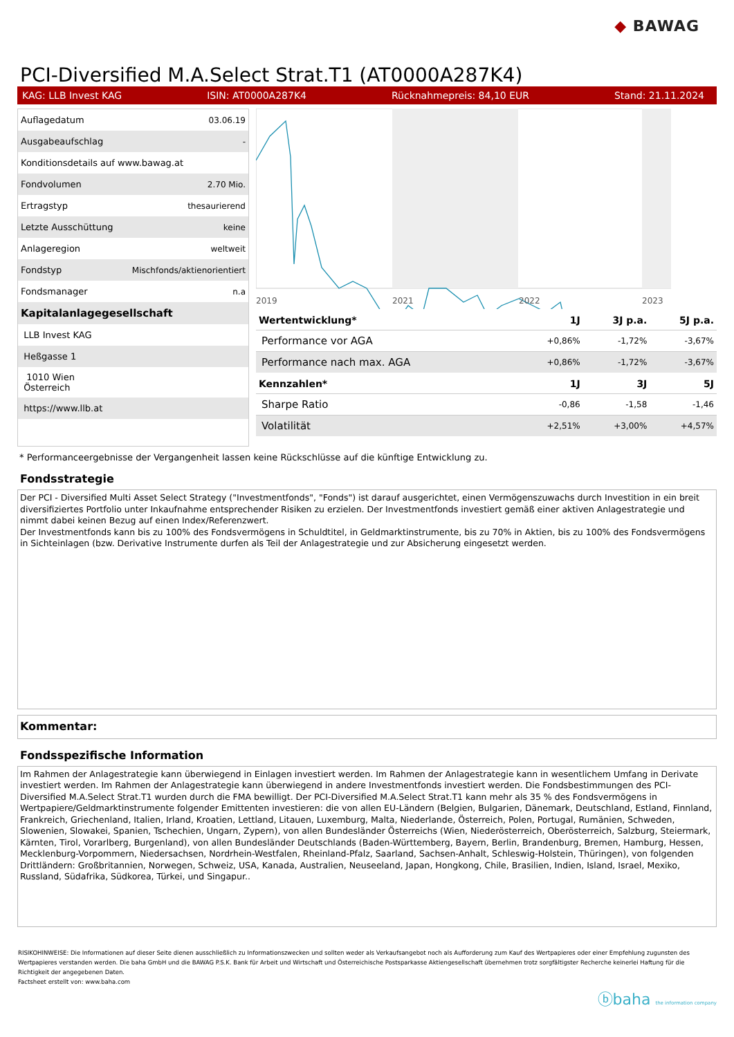◆ BAWAG
PCI-Diversified M.A.Select Strat.T1 (AT0000A287K4)
KAG: LLB Invest KAG ISIN: AT0000A287K4 Rücknahmepreis: 84,10 EUR Stand: 21.11.2024
| Auflagedatum | 03.06.19 |
| Ausgabeaufschlag | - |
| Konditionsdetails auf www.bawag.at | |
| Fondvolumen | 2.70 Mio. |
| Ertragstyp | thesaurierend |
| Letzte Ausschüttung | keine |
| Anlageregion | weltweit |
| Fondstyp | Mischfonds/aktienorientiert |
| Fondsmanager | n.a |
| Kapitalanlagegesellschaft | |
| LLB Invest KAG | |
| Heßgasse 1 | |
| 1010 Wien Österreich | |
| https://www.llb.at | |
2019
2021
2022
2023
| Wertentwicklung* | 1J | 3J p.a. | 5J p.a. |
| --- | --- | --- | --- |
| Performance vor AGA | +0,86% | -1,72% | -3,67% |
| Performance nach max. AGA | +0,86% | -1,72% | -3,67% |
| Kennzahlen* | 1J | 3J | 5J |
| Sharpe Ratio | -0,86 | -1,58 | -1,46 |
| Volatilität | +2,51% | +3,00% | +4,57% |
* Performanceergebnisse der Vergangenheit lassen keine Rückschlüsse auf die künftige Entwicklung zu.
Fondsstrategie
Der PCI - Diversified Multi Asset Select Strategy ("Investmentfonds", "Fonds") ist darauf ausgerichtet, einen Vermögenszuwachs durch Investition in ein breit diversifiziertes Portfolio unter Inkaufnahme entsprechender Risiken zu erzielen. Der Investmentfonds investiert gemäß einer aktiven Anlagestrategie und nimmt dabei keinen Bezug auf einen Index/Referenzwert.
Der Investmentfonds kann bis zu 100% des Fondsvermögens in Schuldtitel, in Geldmarktinstrumente, bis zu 70% in Aktien, bis zu 100% des Fondsvermögens in Sichteinlagen (bzw. Derivative Instrumente durfen als Teil der Anlagestrategie und zur Absicherung eingesetzt werden.
Kommentar:
Fondsspezifische Information
Im Rahmen der Anlagestrategie kann überwiegend in Einlagen investiert werden. Im Rahmen der Anlagestrategie kann in wesentlichem Umfang in Derivate investiert werden. Im Rahmen der Anlagestrategie kann überwiegend in andere Investmentfonds investiert werden. Die Fondsbestimmungen des PCI-Diversified M.A.Select Strat.T1 wurden durch die FMA bewilligt. Der PCI-Diversified M.A.Select Strat.T1 kann mehr als 35 % des Fondsvermögens in Wertpapiere/Geldmarktinstrumente folgender Emittenten investieren: die von allen EU-Ländern (Belgien, Bulgarien, Dänemark, Deutschland, Estland, Finnland, Frankreich, Griechenland, Italien, Irland, Kroatien, Lettland, Litauen, Luxemburg, Malta, Niederlande, Österreich, Polen, Portugal, Rumänien, Schweden, Slowenien, Slowakei, Spanien, Tschechien, Ungarn, Zypern), von allen Bundesländer Österreichs (Wien, Niederösterreich, Oberösterreich, Salzburg, Steiermark, Kärnten, Tirol, Vorarlberg, Burgenland), von allen Bundesländer Deutschlands (Baden-Württemberg, Bayern, Berlin, Brandenburg, Bremen, Hamburg, Hessen, Mecklenburg-Vorpommern, Niedersachsen, Nordrhein-Westfalen, Rheinland-Pfalz, Saarland, Sachsen-Anhalt, Schleswig-Holstein, Thüringen), von folgenden Drittländern: Großbritannien, Norwegen, Schweiz, USA, Kanada, Australien, Neuseeland, Japan, Hongkong, Chile, Brasilien, Indien, Island, Israel, Mexiko, Russland, Südafrika, Südkorea, Türkei, und Singapur..
RISIKOHINWEISE: Die Informationen auf dieser Seite dienen ausschließlich zu Informationszwecken und sollten weder als Verkaufsangebot noch als Aufforderung zum Kauf des Wertpapieres oder einer Empfehlung zugunsten des Wertpapieres verstanden werden. Die baha GmbH und die BAWAG P.S.K. Bank für Arbeit und Wirtschaft und Österreichische Postsparkasse Aktiengesellschaft übernehmen trotz sorgfältigster Recherche keinerlei Haftung für die Richtigkeit der angegebenen Daten.
Factsheet erstellt von: www.baha.com
ⓑbaha the information company